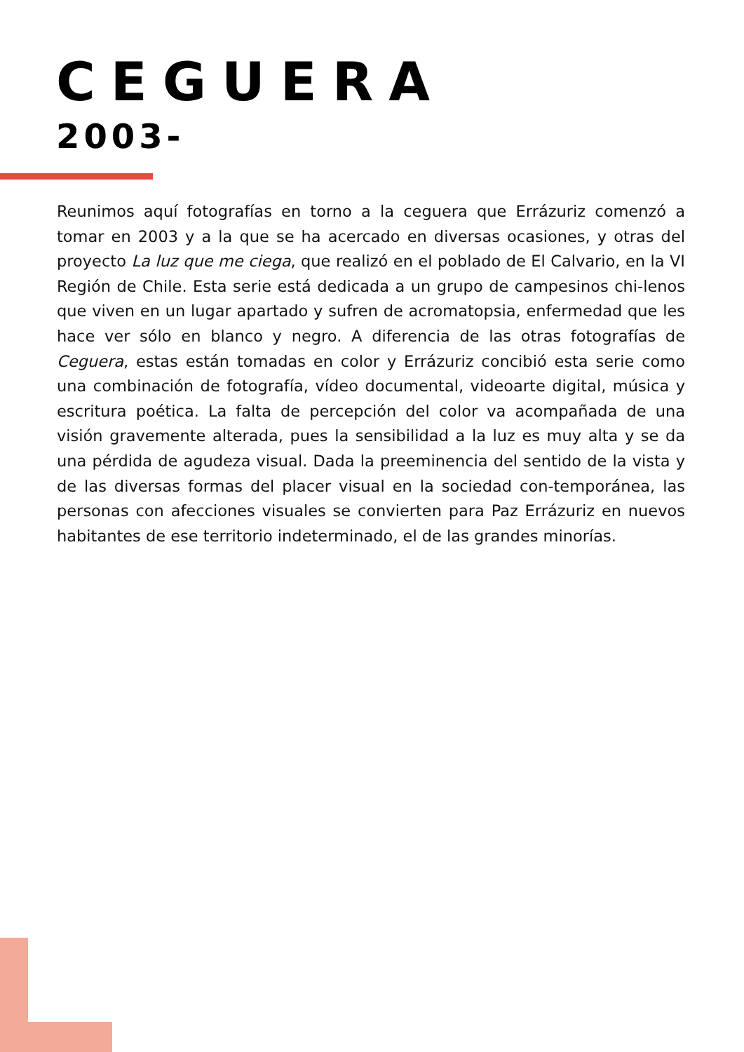CEGUERA
2003-
Reunimos aquí fotografías en torno a la ceguera que Errázuriz comenzó a tomar en 2003 y a la que se ha acercado en diversas ocasiones, y otras del proyecto La luz que me ciega, que realizó en el poblado de El Calvario, en la VI Región de Chile. Esta serie está dedicada a un grupo de campesinos chi-lenos que viven en un lugar apartado y sufren de acromatopsia, enfermedad que les hace ver sólo en blanco y negro. A diferencia de las otras fotografías de Ceguera, estas están tomadas en color y Errázuriz concibió esta serie como una combinación de fotografía, vídeo documental, videoarte digital, música y escritura poética. La falta de percepción del color va acompañada de una visión gravemente alterada, pues la sensibilidad a la luz es muy alta y se da una pérdida de agudeza visual. Dada la preeminencia del sentido de la vista y de las diversas formas del placer visual en la sociedad con-temporánea, las personas con afecciones visuales se convierten para Paz Errázuriz en nuevos habitantes de ese territorio indeterminado, el de las grandes minorías.